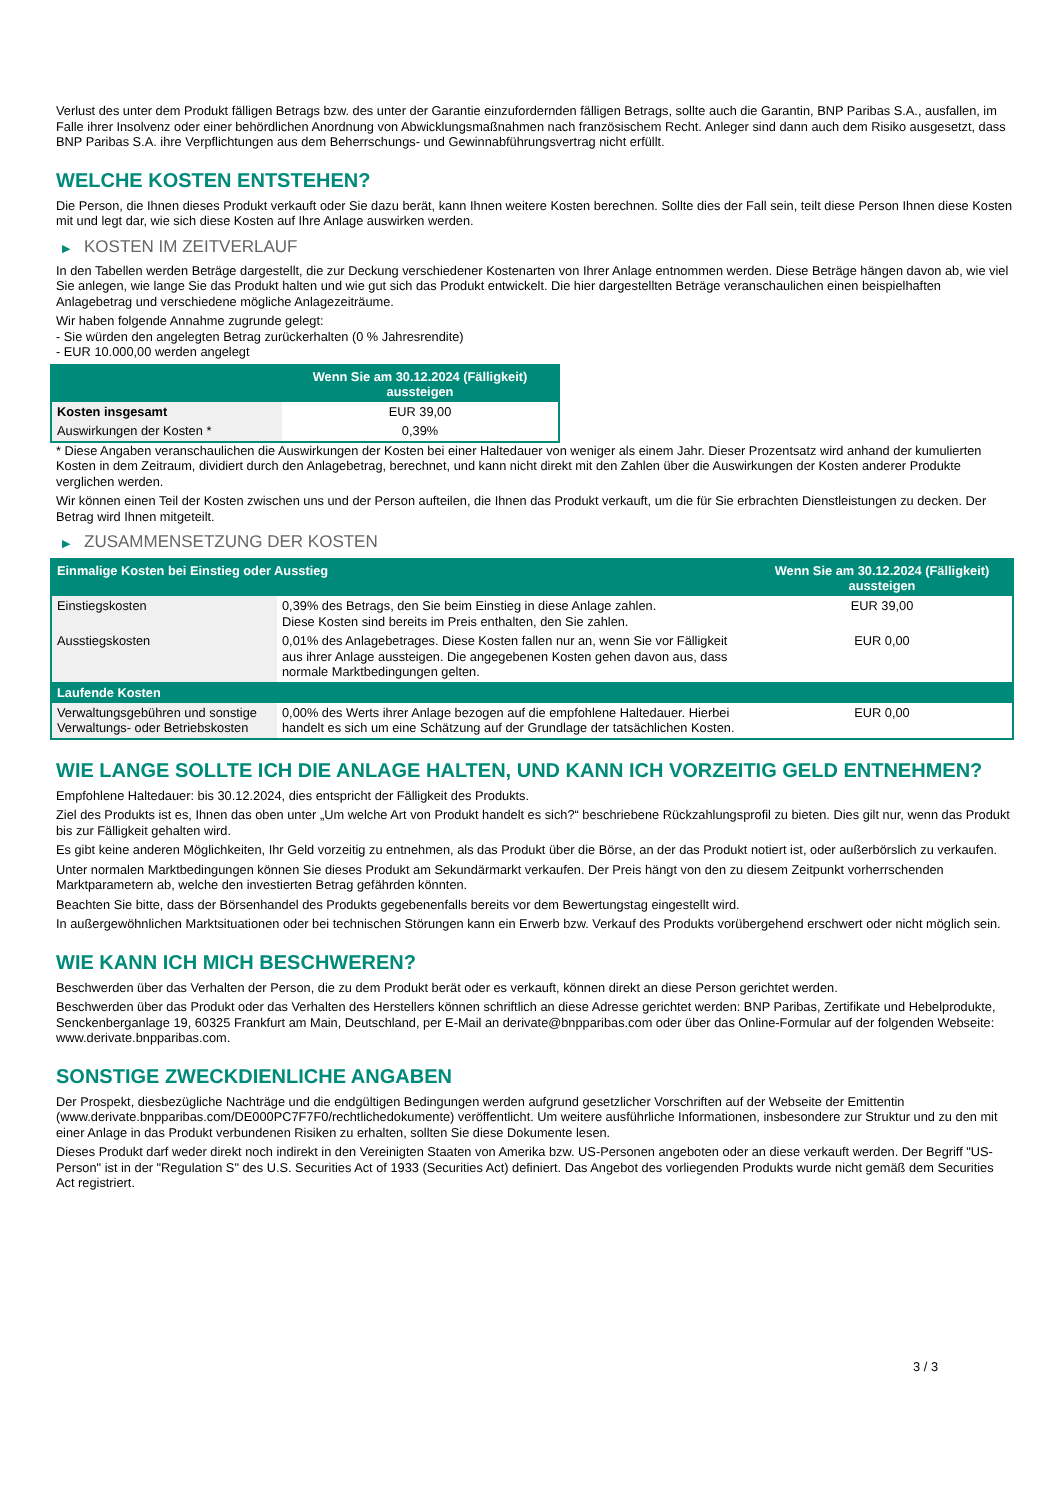Verlust des unter dem Produkt fälligen Betrags bzw. des unter der Garantie einzufordernden fälligen Betrags, sollte auch die Garantin, BNP Paribas S.A., ausfallen, im Falle ihrer Insolvenz oder einer behördlichen Anordnung von Abwicklungsmaßnahmen nach französischem Recht. Anleger sind dann auch dem Risiko ausgesetzt, dass BNP Paribas S.A. ihre Verpflichtungen aus dem Beherrschungs- und Gewinnabführungsvertrag nicht erfüllt.
WELCHE KOSTEN ENTSTEHEN?
Die Person, die Ihnen dieses Produkt verkauft oder Sie dazu berät, kann Ihnen weitere Kosten berechnen. Sollte dies der Fall sein, teilt diese Person Ihnen diese Kosten mit und legt dar, wie sich diese Kosten auf Ihre Anlage auswirken werden.
▶ KOSTEN IM ZEITVERLAUF
In den Tabellen werden Beträge dargestellt, die zur Deckung verschiedener Kostenarten von Ihrer Anlage entnommen werden. Diese Beträge hängen davon ab, wie viel Sie anlegen, wie lange Sie das Produkt halten und wie gut sich das Produkt entwickelt. Die hier dargestellten Beträge veranschaulichen einen beispielhaften Anlagebetrag und verschiedene mögliche Anlagezeiträume.
Wir haben folgende Annahme zugrunde gelegt:
- Sie würden den angelegten Betrag zurückerhalten (0 % Jahresrendite)
- EUR 10.000,00 werden angelegt
| | Wenn Sie am 30.12.2024 (Fälligkeit) aussteigen |
| --- | --- |
| Kosten insgesamt | EUR 39,00 |
| Auswirkungen der Kosten * | 0,39% |
* Diese Angaben veranschaulichen die Auswirkungen der Kosten bei einer Haltedauer von weniger als einem Jahr. Dieser Prozentsatz wird anhand der kumulierten Kosten in dem Zeitraum, dividiert durch den Anlagebetrag, berechnet, und kann nicht direkt mit den Zahlen über die Auswirkungen der Kosten anderer Produkte verglichen werden.
Wir können einen Teil der Kosten zwischen uns und der Person aufteilen, die Ihnen das Produkt verkauft, um die für Sie erbrachten Dienstleistungen zu decken. Der Betrag wird Ihnen mitgeteilt.
▶ ZUSAMMENSETZUNG DER KOSTEN
| Einmalige Kosten bei Einstieg oder Ausstieg | | Wenn Sie am 30.12.2024 (Fälligkeit) aussteigen |
| --- | --- | --- |
| Einstiegskosten | 0,39% des Betrags, den Sie beim Einstieg in diese Anlage zahlen. Diese Kosten sind bereits im Preis enthalten, den Sie zahlen. | EUR 39,00 |
| Ausstiegskosten | 0,01% des Anlagebetrages. Diese Kosten fallen nur an, wenn Sie vor Fälligkeit aus ihrer Anlage aussteigen. Die angegebenen Kosten gehen davon aus, dass normale Marktbedingungen gelten. | EUR 0,00 |
| Laufende Kosten | | |
| Verwaltungsgebühren und sonstige Verwaltungs- oder Betriebskosten | 0,00% des Werts ihrer Anlage bezogen auf die empfohlene Haltedauer. Hierbei handelt es sich um eine Schätzung auf der Grundlage der tatsächlichen Kosten. | EUR 0,00 |
WIE LANGE SOLLTE ICH DIE ANLAGE HALTEN, UND KANN ICH VORZEITIG GELD ENTNEHMEN?
Empfohlene Haltedauer: bis 30.12.2024, dies entspricht der Fälligkeit des Produkts.
Ziel des Produkts ist es, Ihnen das oben unter „Um welche Art von Produkt handelt es sich?“ beschriebene Rückzahlungsprofil zu bieten. Dies gilt nur, wenn das Produkt bis zur Fälligkeit gehalten wird.
Es gibt keine anderen Möglichkeiten, Ihr Geld vorzeitig zu entnehmen, als das Produkt über die Börse, an der das Produkt notiert ist, oder außerbörslich zu verkaufen.
Unter normalen Marktbedingungen können Sie dieses Produkt am Sekundärmarkt verkaufen. Der Preis hängt von den zu diesem Zeitpunkt vorherrschenden Marktparametern ab, welche den investierten Betrag gefährden könnten.
Beachten Sie bitte, dass der Börsenhandel des Produkts gegebenenfalls bereits vor dem Bewertungstag eingestellt wird.
In außergewöhnlichen Marktsituationen oder bei technischen Störungen kann ein Erwerb bzw. Verkauf des Produkts vorübergehend erschwert oder nicht möglich sein.
WIE KANN ICH MICH BESCHWEREN?
Beschwerden über das Verhalten der Person, die zu dem Produkt berät oder es verkauft, können direkt an diese Person gerichtet werden.
Beschwerden über das Produkt oder das Verhalten des Herstellers können schriftlich an diese Adresse gerichtet werden: BNP Paribas, Zertifikate und Hebelprodukte, Senckenberganlage 19, 60325 Frankfurt am Main, Deutschland, per E-Mail an derivate@bnpparibas.com oder über das Online-Formular auf der folgenden Webseite: www.derivate.bnpparibas.com.
SONSTIGE ZWECKDIENLICHE ANGABEN
Der Prospekt, diesbezügliche Nachträge und die endgültigen Bedingungen werden aufgrund gesetzlicher Vorschriften auf der Webseite der Emittentin (www.derivate.bnpparibas.com/DE000PC7F7F0/rechtlichedokumente) veröffentlicht. Um weitere ausführliche Informationen, insbesondere zur Struktur und zu den mit einer Anlage in das Produkt verbundenen Risiken zu erhalten, sollten Sie diese Dokumente lesen.
Dieses Produkt darf weder direkt noch indirekt in den Vereinigten Staaten von Amerika bzw. US-Personen angeboten oder an diese verkauft werden. Der Begriff "US-Person" ist in der "Regulation S" des U.S. Securities Act of 1933 (Securities Act) definiert. Das Angebot des vorliegenden Produkts wurde nicht gemäß dem Securities Act registriert.
3 / 3